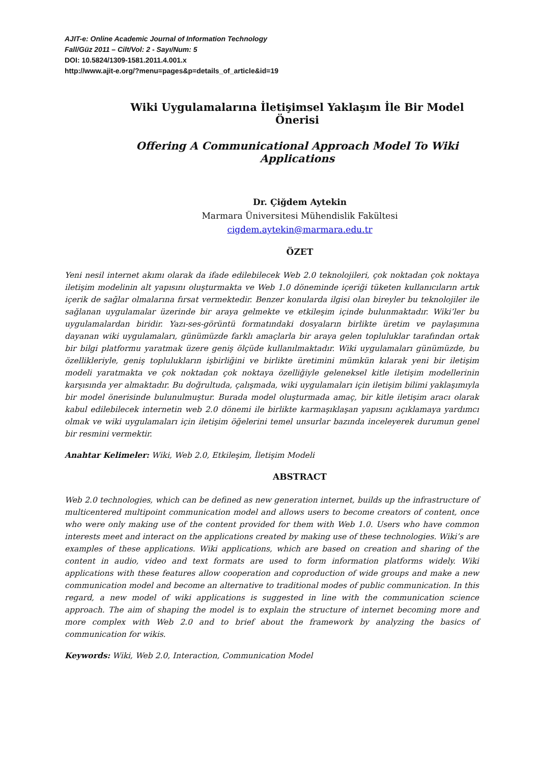AJIT-e: Online Academic Journal of Information Technology
Fall/Güz 2011 – Cilt/Vol: 2 - Sayı/Num: 5
DOI: 10.5824/1309-1581.2011.4.001.x
http://www.ajit-e.org/?menu=pages&p=details_of_article&id=19
Wiki Uygulamalarına İletişimsel Yaklaşım İle Bir Model Önerisi
Offering A Communicational Approach Model To Wiki Applications
Dr. Çiğdem Aytekin
Marmara Üniversitesi Mühendislik Fakültesi
cigdem.aytekin@marmara.edu.tr
ÖZET
Yeni nesil internet akımı olarak da ifade edilebilecek Web 2.0 teknolojileri, çok noktadan çok noktaya iletişim modelinin alt yapısını oluşturmakta ve Web 1.0 döneminde içeriği tüketen kullanıcıların artık içerik de sağlar olmalarına fırsat vermektedir. Benzer konularda ilgisi olan bireyler bu teknolojiler ile sağlanan uygulamalar üzerinde bir araya gelmekte ve etkileşim içinde bulunmaktadır. Wiki’ler bu uygulamalardan biridir. Yazı-ses-görüntü formatındaki dosyaların birlikte üretim ve paylaşımına dayanan wiki uygulamaları, günümüzde farklı amaçlarla bir araya gelen topluluklar tarafından ortak bir bilgi platformu yaratmak üzere geniş ölçüde kullanılmaktadır. Wiki uygulamaları günümüzde, bu özellikleriyle, geniş toplulukların işbirliğini ve birlikte üretimini mümkün kılarak yeni bir iletişim modeli yaratmakta ve çok noktadan çok noktaya özelliğiyle geleneksel kitle iletişim modellerinin karşısında yer almaktadır. Bu doğrultuda, çalışmada, wiki uygulamaları için iletişim bilimi yaklaşımıyla bir model önerisinde bulunulmuştur. Burada model oluşturmada amaç, bir kitle iletişim aracı olarak kabul edilebilecek internetin web 2.0 dönemi ile birlikte karmaşıklaşan yapısını açıklamaya yardımcı olmak ve wiki uygulamaları için iletişim öğelerini temel unsurlar bazında inceleyerek durumun genel bir resmini vermektir.
Anahtar Kelimeler: Wiki, Web 2.0, Etkileşim, İletişim Modeli
ABSTRACT
Web 2.0 technologies, which can be defined as new generation internet, builds up the infrastructure of multicentered multipoint communication model and allows users to become creators of content, once who were only making use of the content provided for them with Web 1.0. Users who have common interests meet and interact on the applications created by making use of these technologies. Wiki’s are examples of these applications. Wiki applications, which are based on creation and sharing of the content in audio, video and text formats are used to form information platforms widely. Wiki applications with these features allow cooperation and coproduction of wide groups and make a new communication model and become an alternative to traditional modes of public communication. In this regard, a new model of wiki applications is suggested in line with the communication science approach. The aim of shaping the model is to explain the structure of internet becoming more and more complex with Web 2.0 and to brief about the framework by analyzing the basics of communication for wikis.
Keywords: Wiki, Web 2.0, Interaction, Communication Model